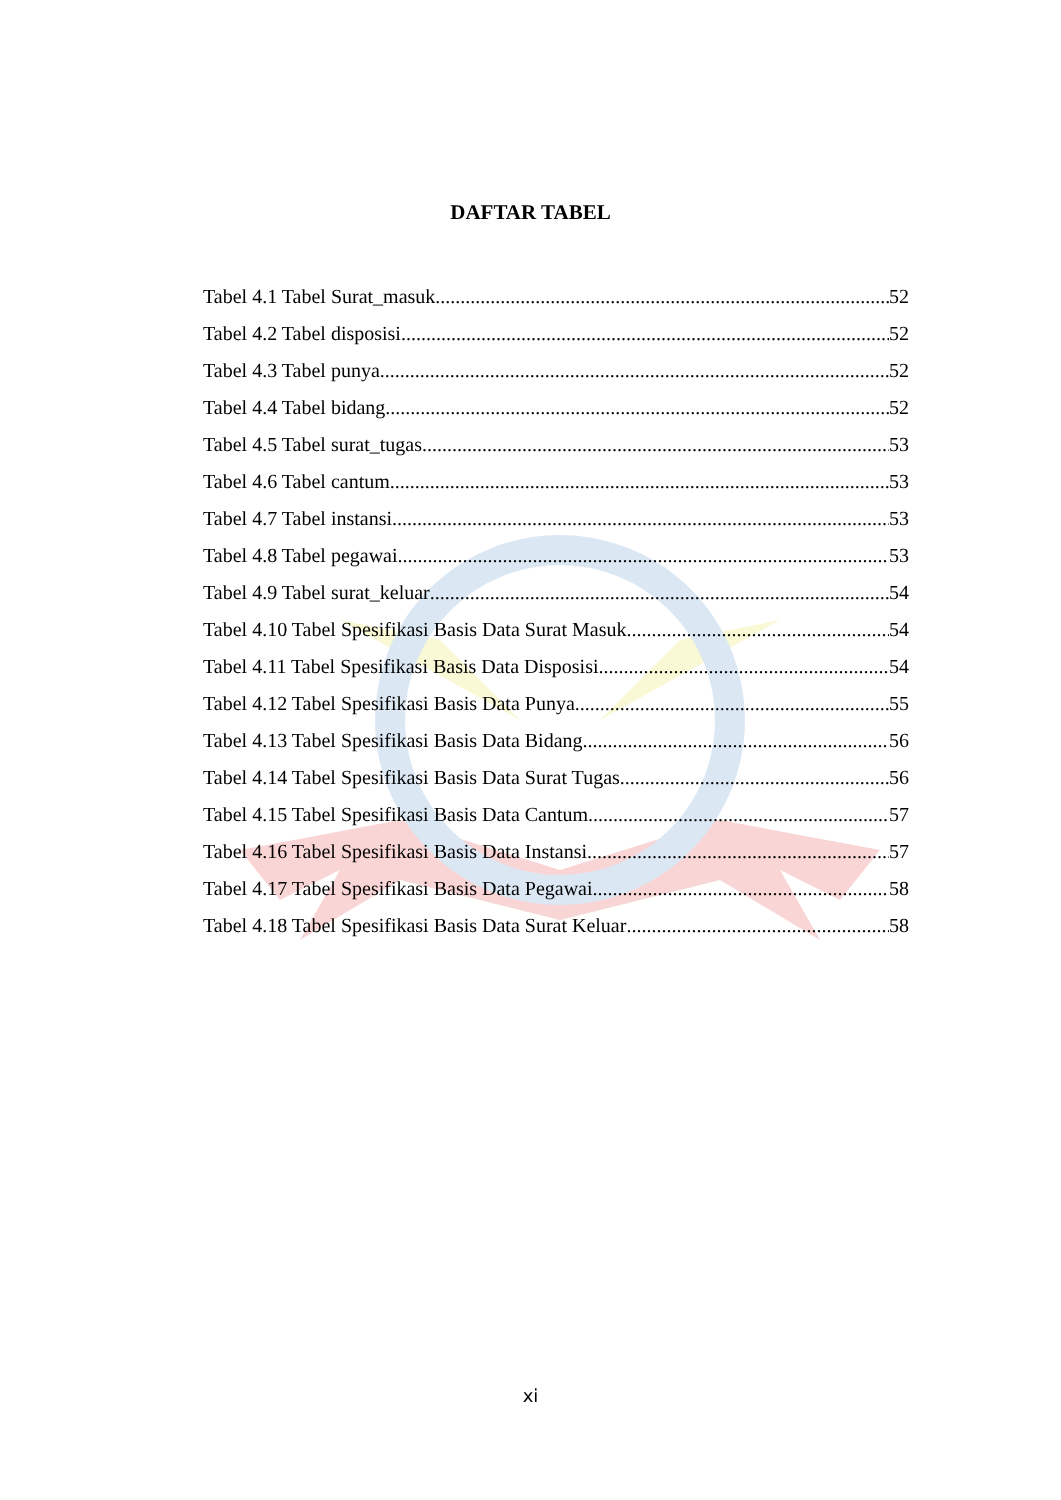DAFTAR TABEL
Tabel 4.1 Tabel Surat_masuk 52
Tabel 4.2 Tabel disposisi 52
Tabel 4.3 Tabel punya 52
Tabel 4.4 Tabel bidang 52
Tabel 4.5 Tabel surat_tugas 53
Tabel 4.6 Tabel cantum 53
Tabel 4.7 Tabel instansi 53
Tabel 4.8 Tabel pegawai 53
Tabel 4.9 Tabel surat_keluar 54
Tabel 4.10 Tabel Spesifikasi Basis Data Surat Masuk 54
Tabel 4.11 Tabel Spesifikasi Basis Data Disposisi 54
Tabel 4.12 Tabel Spesifikasi Basis Data Punya 55
Tabel 4.13 Tabel Spesifikasi Basis Data Bidang 56
Tabel 4.14 Tabel Spesifikasi Basis Data Surat Tugas 56
Tabel 4.15 Tabel Spesifikasi Basis Data Cantum 57
Tabel 4.16 Tabel Spesifikasi Basis Data Instansi 57
Tabel 4.17 Tabel Spesifikasi Basis Data Pegawai 58
Tabel 4.18 Tabel Spesifikasi Basis Data Surat Keluar 58
xi